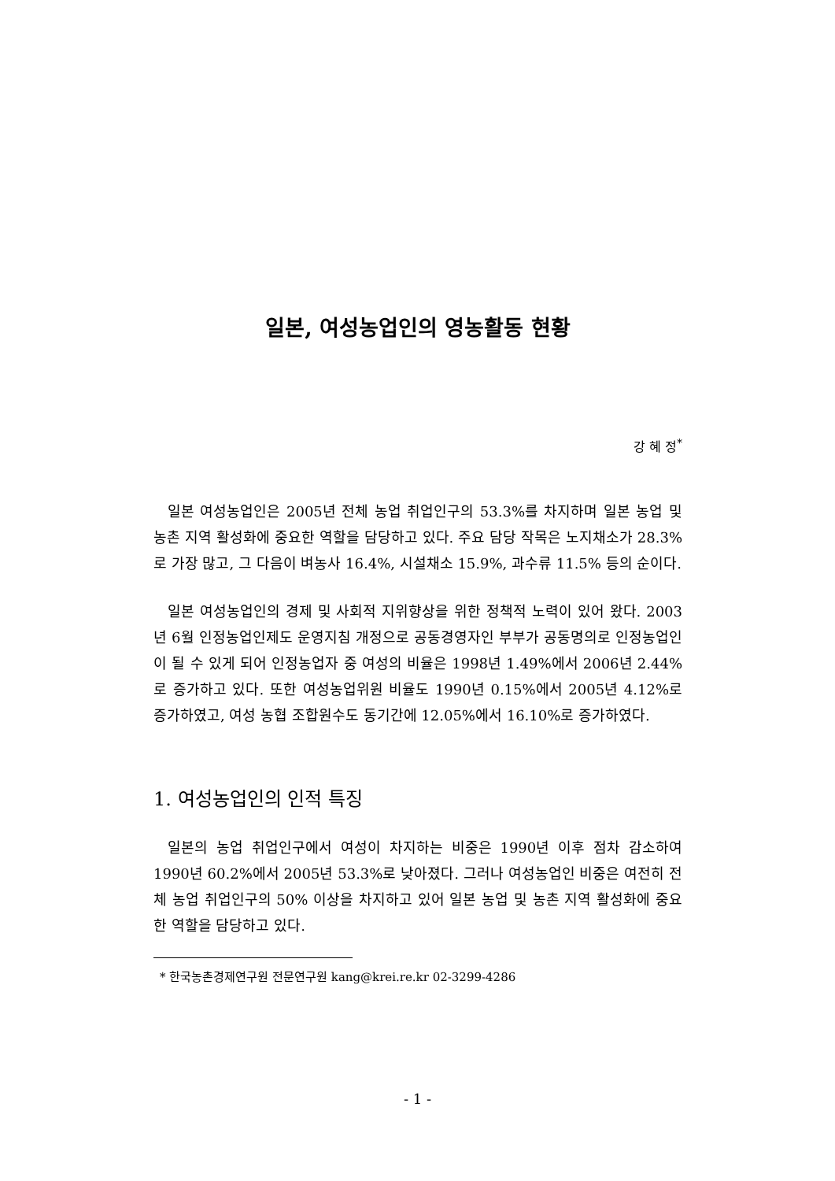일본, 여성농업인의 영농활동 현황
강 혜 정<sup>*</sup>
일본 여성농업인은 2005년 전체 농업 취업인구의 53.3%를 차지하며 일본 농업 및 농촌 지역 활성화에 중요한 역할을 담당하고 있다. 주요 담당 작목은 노지채소가 28.3%로 가장 많고, 그 다음이 벼농사 16.4%, 시설채소 15.9%, 과수류 11.5% 등의 순이다.
일본 여성농업인의 경제 및 사회적 지위향상을 위한 정책적 노력이 있어 왔다. 2003년 6월 인정농업인제도 운영지침 개정으로 공동경영자인 부부가 공동명의로 인정농업인이 될 수 있게 되어 인정농업자 중 여성의 비율은 1998년 1.49%에서 2006년 2.44%로 증가하고 있다. 또한 여성농업위원 비율도 1990년 0.15%에서 2005년 4.12%로 증가하였고, 여성 농협 조합원수도 동기간에 12.05%에서 16.10%로 증가하였다.
1. 여성농업인의 인적 특징
일본의 농업 취업인구에서 여성이 차지하는 비중은 1990년 이후 점차 감소하여 1990년 60.2%에서 2005년 53.3%로 낮아졌다. 그러나 여성농업인 비중은 여전히 전체 농업 취업인구의 50% 이상을 차지하고 있어 일본 농업 및 농촌 지역 활성화에 중요한 역할을 담당하고 있다.
* 한국농촌경제연구원 전문연구원 kang@krei.re.kr 02-3299-4286
- 1 -